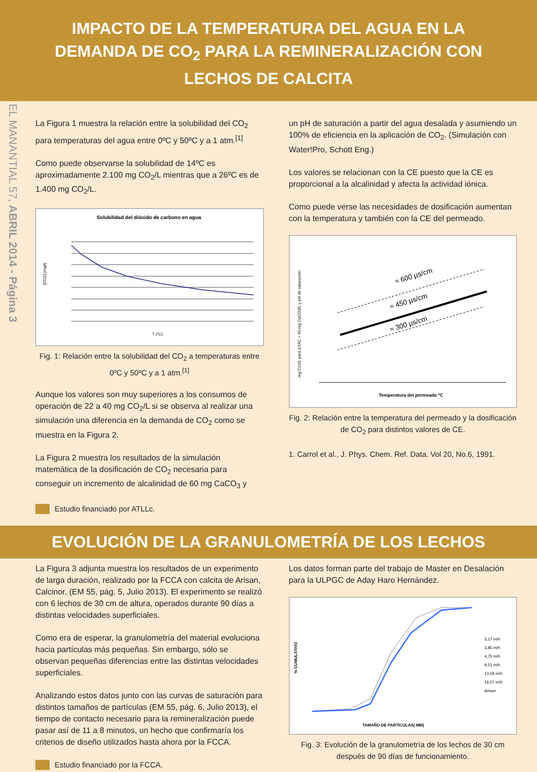IMPACTO DE LA TEMPERATURA DEL AGUA EN LA DEMANDA DE CO<sub>2</sub> PARA LA REMINERALIZACIÓN CON LECHOS DE CALCITA
EL MANANTIAL 57, ABRIL 2014 - Página 3
La Figura 1 muestra la relación entre la solubilidad del CO<sub>2</sub> para temperaturas del agua entre 0ºC y 50ºC y a 1 atm.<sup>[1]</sup>
Como puede observarse la solubilidad de 14ºC es aproximadamente 2.100 mg CO<sub>2</sub>/L mientras que a 26ºC es de 1.400 mg CO<sub>2</sub>/L.
Solubilidad del dióxido de carbono en agua
[CO2] (mg/l)
T (ºC)
Fig. 1: Relación entre la solubilidad del CO<sub>2</sub> a temperaturas entre 0ºC y 50ºC y a 1 atm.<sup>[1]</sup>
Aunque los valores son muy superiores a los consumos de operación de 22 a 40 mg CO<sub>2</sub>/L si se observa al realizar una simulación una diferencia en la demanda de CO<sub>2</sub> como se muestra en la Figura 2.
La Figura 2 muestra los resultados de la simulación matemática de la dosificación de CO<sub>2</sub> necesaria para conseguir un incremento de alcalinidad de 60 mg CaCO<sub>3</sub> y
Estudio financiado por ATLLc.
un pH de saturación a partir del agua desalada y asumiendo un 100% de eficiencia en la aplicación de CO<sub>2</sub>. (Simulación con Water!Pro, Schott Eng.)
Los valores se relacionan con la CE puesto que la CE es proporcional a la alcalinidad y afecta la actividad iónica.
Como puede verse las necesidades de dosificación aumentan con la temperatura y también con la CE del permeado.
≈ 600 µs/cm
≈ 450 µs/cm
≈ 300 µs/cm
Temperatura del permeado ºC
mg Co2/L para ΔTAC = 60 mg CaCO3/L y pH de saturación
Fig. 2: Relación entre la temperatura del permeado y la dosificación de CO<sub>2</sub> para distintos valores de CE.
1. Carrol et al., J. Phys. Chem. Ref. Data. Vol 20, No.6, 1991.
EVOLUCIÓN DE LA GRANULOMETRÍA DE LOS LECHOS
La Figura 3 adjunta muestra los resultados de un experimento de larga duración, realizado por la FCCA con calcita de Arisan, Calcinor, (EM 55, pág. 5, Julio 2013). El experimento se realizó con 6 lechos de 30 cm de altura, operados durante 90 días a distintas velocidades superficiales.
Como era de esperar, la granulometría del material evoluciona hacia partículas más pequeñas. Sin embargo, sólo se observan pequeñas diferencias entre las distintas velocidades superficiales.
Analizando estos datos junto con las curvas de saturación para distintos tamaños de partículas (EM 55, pág. 6, Julio 2013), el tiempo de contacto necesario para la remineralización puede pasar así de 11 a 8 minutos, un hecho que confirmaría los criterios de diseño utilizados hasta ahora por la FCCA.
Estudio financiado por la FCCA.
Los datos forman parte del trabajo de Master en Desalación para la ULPGC de Aday Haro Hernández.
% CUMULATIVO
TAMAÑO DE PARTÍCULAS( MM)
3,17 m/h
3,85 m/h
4,75 m/h
9,51 m/h
13,58 m/h
16,07 m/h
Arisan
Fig. 3: Evolución de la granulometría de los lechos de 30 cm después de 90 días de funcionamiento.